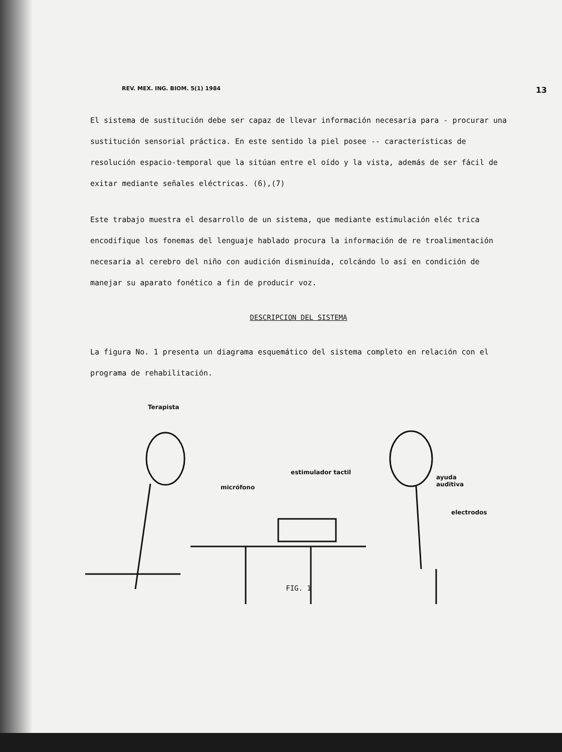REV. MEX. ING. BIOM. 5(1) 1984 13
El sistema de sustitución debe ser capaz de llevar información necesaria para - procurar una sustitución sensorial práctica. En este sentido la piel posee -- características de resolución espacio-temporal que la sitúan entre el oído y la vista, además de ser fácil de exitar mediante señales eléctricas. (6),(7)
Este trabajo muestra el desarrollo de un sistema, que mediante estimulación eléc trica encodifique los fonemas del lenguaje hablado procura la información de re troalimentación necesaria al cerebro del niño con audición disminuída, colcándo lo así en condición de manejar su aparato fonético a fin de producir voz.
DESCRIPCION DEL SISTEMA
La figura No. 1 presenta un diagrama esquemático del sistema completo en relación con el programa de rehabilitación.
Terapista
estimulador tactil
micrófono
ayuda
auditiva
electrodos
FIG. 1